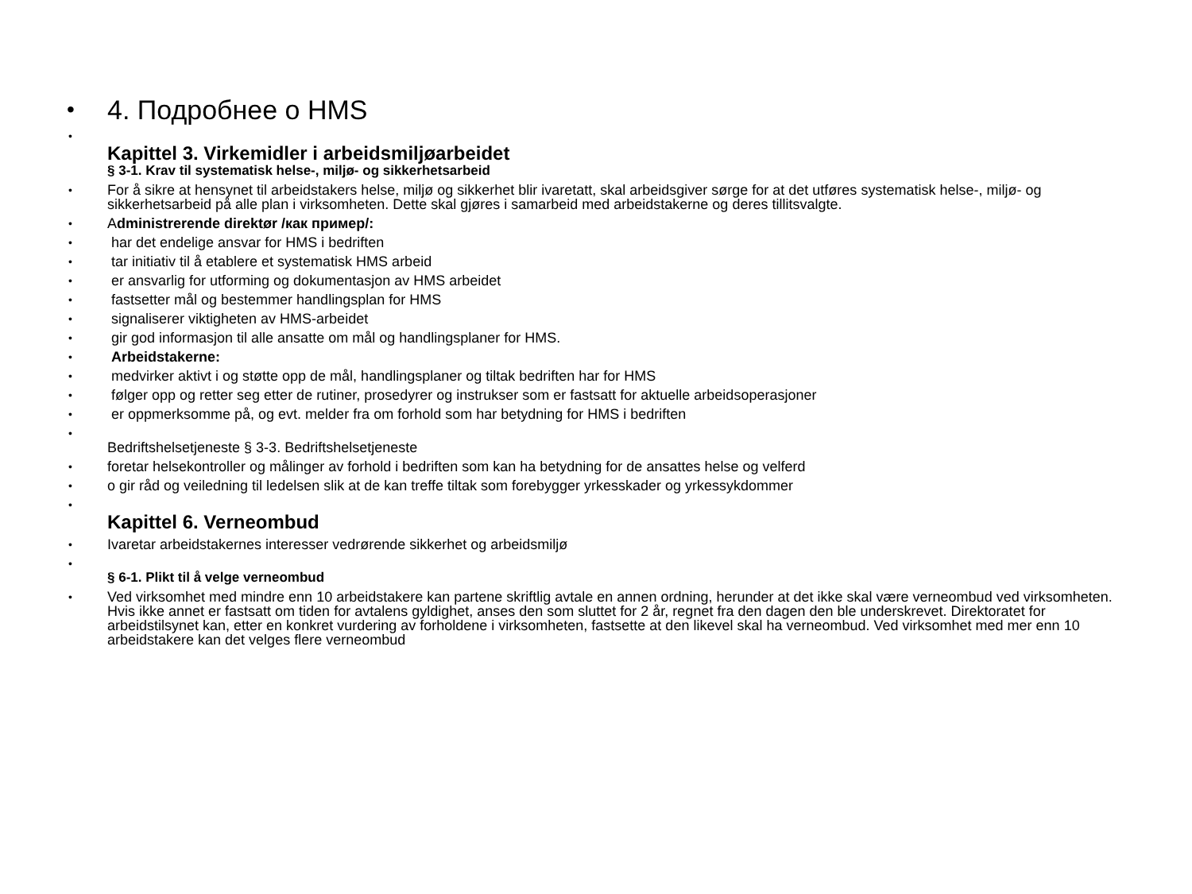•
4. Подробнее о HMS
•
Kapittel 3. Virkemidler i arbeidsmiljøarbeidet
§ 3-1. Krav til systematisk helse-, miljø- og sikkerhetsarbeid
•
For å sikre at hensynet til arbeidstakers helse, miljø og sikkerhet blir ivaretatt, skal arbeidsgiver sørge for at det utføres systematisk helse-, miljø- og sikkerhetsarbeid på alle plan i virksomheten. Dette skal gjøres i samarbeid med arbeidstakerne og deres tillitsvalgte.
•
Administrerende direktør /как пример/:
•
har det endelige ansvar for HMS i bedriften
•
tar initiativ til å etablere et systematisk HMS arbeid
•
er ansvarlig for utforming og dokumentasjon av HMS arbeidet
•
fastsetter mål og bestemmer handlingsplan for HMS
•
signaliserer viktigheten av HMS-arbeidet
•
gir god informasjon til alle ansatte om mål og handlingsplaner for HMS.
•
Arbeidstakerne:
•
medvirker aktivt i og støtte opp de mål, handlingsplaner og tiltak bedriften har for HMS
•
følger opp og retter seg etter de rutiner, prosedyrer og instrukser som er fastsatt for aktuelle arbeidsoperasjoner
•
er oppmerksomme på, og evt. melder fra om forhold som har betydning for HMS i bedriften
•
Bedriftshelsetjeneste § 3-3. Bedriftshelsetjeneste
•
foretar helsekontroller og målinger av forhold i bedriften som kan ha betydning for de ansattes helse og velferd
•
o gir råd og veiledning til ledelsen slik at de kan treffe tiltak som forebygger yrkesskader og yrkessykdommer
•
Kapittel 6. Verneombud
•
Ivaretar arbeidstakernes interesser vedrørende sikkerhet og arbeidsmiljø
•
§ 6-1. Plikt til å velge verneombud
•
Ved virksomhet med mindre enn 10 arbeidstakere kan partene skriftlig avtale en annen ordning, herunder at det ikke skal være verneombud ved virksomheten. Hvis ikke annet er fastsatt om tiden for avtalens gyldighet, anses den som sluttet for 2 år, regnet fra den dagen den ble underskrevet. Direktoratet for arbeidstilsynet kan, etter en konkret vurdering av forholdene i virksomheten, fastsette at den likevel skal ha verneombud. Ved virksomhet med mer enn 10 arbeidstakere kan det velges flere verneombud